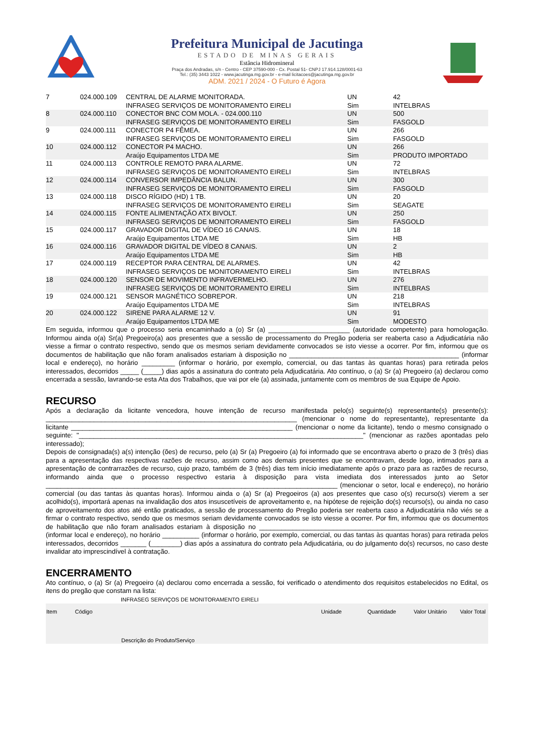Prefeitura Municipal de Jacutinga
ESTADO DE MINAS GERAIS
Estância Hidromineral
Praça dos Andradas, s/n - Centro - CEP 37590-000 - Cx. Postal 51- CNPJ 17.914.128/0001-63
Tel.: (35) 3443 1022 - www.jacutinga.mg.gov.br - e-mail licitacoes@jacutinga.mg.gov.br
ADM. 2021 / 2024 - O Futuro é Agora
| 7 | 024.000.109 | CENTRAL DE ALARME MONITORADA. INFRASEG SERVIÇOS DE MONITORAMENTO EIRELI | UN Sim | 42 INTELBRAS |
| 8 | 024.000.110 | CONECTOR BNC COM MOLA. - 024.000.110 INFRASEG SERVIÇOS DE MONITORAMENTO EIRELI | UN Sim | 500 FASGOLD |
| 9 | 024.000.111 | CONECTOR P4 FÊMEA. INFRASEG SERVIÇOS DE MONITORAMENTO EIRELI | UN Sim | 266 FASGOLD |
| 10 | 024.000.112 | CONECTOR P4 MACHO. Araújo Equipamentos LTDA ME | UN Sim | 266 PRODUTO IMPORTADO |
| 11 | 024.000.113 | CONTROLE REMOTO PARA ALARME. INFRASEG SERVIÇOS DE MONITORAMENTO EIRELI | UN Sim | 72 INTELBRAS |
| 12 | 024.000.114 | CONVERSOR IMPEDÂNCIA BALUN. INFRASEG SERVIÇOS DE MONITORAMENTO EIRELI | UN Sim | 300 FASGOLD |
| 13 | 024.000.118 | DISCO RÍGIDO (HD) 1 TB. INFRASEG SERVIÇOS DE MONITORAMENTO EIRELI | UN Sim | 20 SEAGATE |
| 14 | 024.000.115 | FONTE ALIMENTAÇÃO ATX BIVOLT. INFRASEG SERVIÇOS DE MONITORAMENTO EIRELI | UN Sim | 250 FASGOLD |
| 15 | 024.000.117 | GRAVADOR DIGITAL DE VÍDEO 16 CANAIS. Araújo Equipamentos LTDA ME | UN Sim | 18 HB |
| 16 | 024.000.116 | GRAVADOR DIGITAL DE VÍDEO 8 CANAIS. Araújo Equipamentos LTDA ME | UN Sim | 2 HB |
| 17 | 024.000.119 | RECEPTOR PARA CENTRAL DE ALARMES. INFRASEG SERVIÇOS DE MONITORAMENTO EIRELI | UN Sim | 42 INTELBRAS |
| 18 | 024.000.120 | SENSOR DE MOVIMENTO INFRAVERMELHO. INFRASEG SERVIÇOS DE MONITORAMENTO EIRELI | UN Sim | 276 INTELBRAS |
| 19 | 024.000.121 | SENSOR MAGNÉTICO SOBREPOR. Araújo Equipamentos LTDA ME | UN Sim | 218 INTELBRAS |
| 20 | 024.000.122 | SIRENE PARA ALARME 12 V. Araújo Equipamentos LTDA ME | UN Sim | 91 MODESTO |
Em seguida, informou que o processo seria encaminhado a (o) Sr (a) ______________________ (autoridade competente) para homologação. Informou ainda o(a) Sr(a) Pregoeiro(a) aos presentes que a sessão de processamento do Pregão poderia ser reaberta caso a Adjudicatária não viesse a firmar o contrato respectivo, sendo que os mesmos seriam devidamente convocados se isto viesse a ocorrer. Por fim, informou que os documentos de habilitação que não foram analisados estariam à disposição no ______________________________________________ (informar local e endereço), no horário _________ (informar o horário, por exemplo, comercial, ou das tantas às quantas horas) para retirada pelos interessados, decorridos _____ (_____) dias após a assinatura do contrato pela Adjudicatária. Ato contínuo, o (a) Sr (a) Pregoeiro (a) declarou como encerrada a sessão, lavrando-se esta Ata dos Trabalhos, que vai por ele (a) assinada, juntamente com os membros de sua Equipe de Apoio.
RECURSO
Após a declaração da licitante vencedora, houve intenção de recurso manifestada pelo(s) seguinte(s) representante(s) presente(s): ____________________________________________________________________ (mencionar o nome do representante), representante da licitante ____________________________________________________________ (mencionar o nome da licitante), tendo o mesmo consignado o seguinte: "_____________________________________________________________________________" (mencionar as razões apontadas pelo interessado);
Depois de consignada(s) a(s) intenção (ões) de recurso, pelo (a) Sr (a) Pregoeiro (a) foi informado que se encontrava aberto o prazo de 3 (três) dias para a apresentação das respectivas razões de recurso, assim como aos demais presentes que se encontravam, desde logo, intimados para a apresentação de contrarrazões de recurso, cujo prazo, também de 3 (três) dias tem início imediatamente após o prazo para as razões de recurso, informando ainda que o processo respectivo estaria à disposição para vista imediata dos interessados junto ao Setor _______________________________________________________________________________ (mencionar o setor, local e endereço), no horário comercial (ou das tantas às quantas horas). Informou ainda o (a) Sr (a) Pregoeiros (a) aos presentes que caso o(s) recurso(s) vierem a ser acolhido(s), importará apenas na invalidação dos atos insuscetíveis de aproveitamento e, na hipótese de rejeição do(s) recurso(s), ou ainda no caso de aproveitamento dos atos até então praticados, a sessão de processamento do Pregão poderia ser reaberta caso a Adjudicatária não viés se a firmar o contrato respectivo, sendo que os mesmos seriam devidamente convocados se isto viesse a ocorrer. Por fim, informou que os documentos de habilitação que não foram analisados estariam à disposição no ______________________________________________________________ (informar local e endereço), no horário __________ (informar o horário, por exemplo, comercial, ou das tantas às quantas horas) para retirada pelos interessados, decorridos _______ (________) dias após a assinatura do contrato pela Adjudicatária, ou do julgamento do(s) recursos, no caso deste invalidar ato imprescindível à contratação.
ENCERRAMENTO
Ato contínuo, o (a) Sr (a) Pregoeiro (a) declarou como encerrada a sessão, foi verificado o atendimento dos requisitos estabelecidos no Edital, os itens do pregão que constam na lista:
| | | INFRASEG SERVIÇOS DE MONITORAMENTO EIRELI | | | | |
| Item | Código | Descrição do Produto/Serviço | Unidade | Quantidade | Valor Unitário | Valor Total |